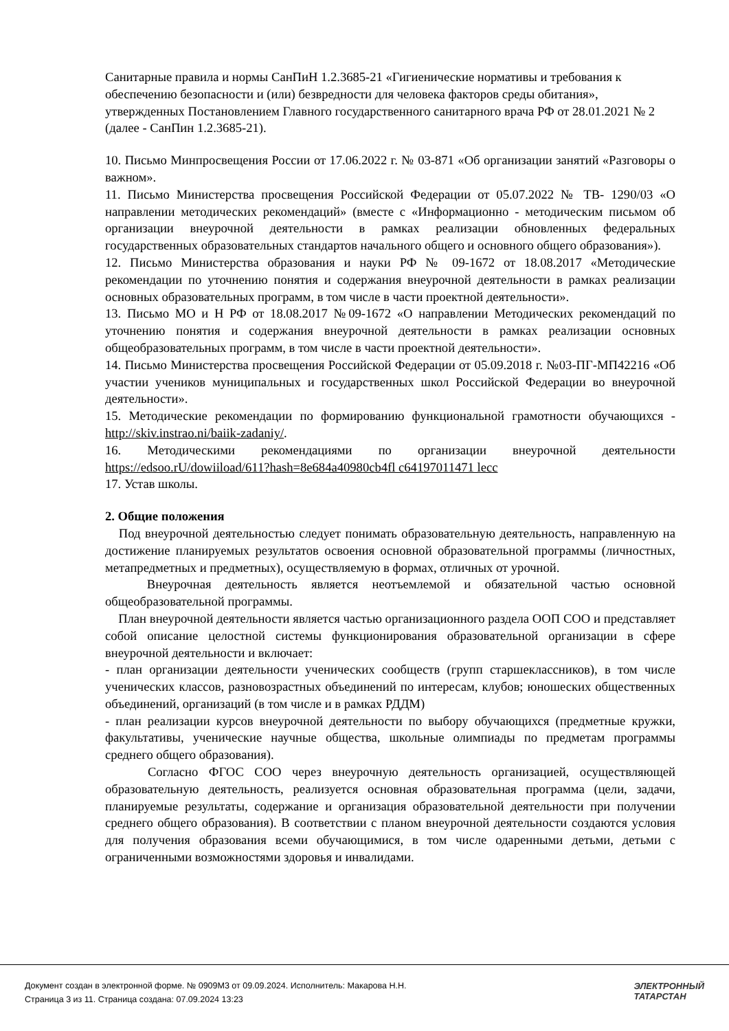Санитарные правила и нормы СанПиН 1.2.3685-21 «Гигиенические нормативы и требования к обеспечению безопасности и (или) безвредности для человека факторов среды обитания», утвержденных Постановлением Главного государственного санитарного врача РФ от 28.01.2021 № 2 (далее - СанПин 1.2.3685-21).
10. Письмо Минпросвещения России от 17.06.2022 г. № 03-871 «Об организации занятий «Разговоры о важном».
11. Письмо Министерства просвещения Российской Федерации от 05.07.2022 № ТВ- 1290/03 «О направлении методических рекомендаций» (вместе с «Информационно - методическим письмом об организации внеурочной деятельности в рамках реализации обновленных федеральных государственных образовательных стандартов начального общего и основного общего образования»).
12. Письмо Министерства образования и науки РФ № 09-1672 от 18.08.2017 «Методические рекомендации по уточнению понятия и содержания внеурочной деятельности в рамках реализации основных образовательных программ, в том числе в части проектной деятельности».
13. Письмо МО и Н РФ от 18.08.2017 №09-1672 «О направлении Методических рекомендаций по уточнению понятия и содержания внеурочной деятельности в рамках реализации основных общеобразовательных программ, в том числе в части проектной деятельности».
14. Письмо Министерства просвещения Российской Федерации от 05.09.2018 г. №03-ПГ-МП42216 «Об участии учеников муниципальных и государственных школ Российской Федерации во внеурочной деятельности».
15. Методические рекомендации по формированию функциональной грамотности обучающихся - http://skiv.instrao.ni/baiik-zadaniy/.
16. Методическими рекомендациями по организации внеурочной деятельности https://edsoo.rU/dowiiload/611?hash=8e684a40980cb4fl c64197011471 lecc
17. Устав школы.
2. Общие положения
Под внеурочной деятельностью следует понимать образовательную деятельность, направленную на достижение планируемых результатов освоения основной образовательной программы (личностных, метапредметных и предметных), осуществляемую в формах, отличных от урочной.
Внеурочная деятельность является неотъемлемой и обязательной частью основной общеобразовательной программы.
План внеурочной деятельности является частью организационного раздела ООП СОО и представляет собой описание целостной системы функционирования образовательной организации в сфере внеурочной деятельности и включает:
- план организации деятельности ученических сообществ (групп старшеклассников), в том числе ученических классов, разновозрастных объединений по интересам, клубов; юношеских общественных объединений, организаций (в том числе и в рамках РДДМ)
- план реализации курсов внеурочной деятельности по выбору обучающихся (предметные кружки, факультативы, ученические научные общества, школьные олимпиады по предметам программы среднего общего образования).
Согласно ФГОС СОО через внеурочную деятельность организацией, осуществляющей образовательную деятельность, реализуется основная образовательная программа (цели, задачи, планируемые результаты, содержание и организация образовательной деятельности при получении среднего общего образования). В соответствии с планом внеурочной деятельности создаются условия для получения образования всеми обучающимися, в том числе одаренными детьми, детьми с ограниченными возможностями здоровья и инвалидами.
Документ создан в электронной форме. № 0909М3 от 09.09.2024. Исполнитель: Макарова Н.Н.
Страница 3 из 11. Страница создана: 07.09.2024 13:23
ЭЛЕКТРОННЫЙ
ТАТАРСТАН